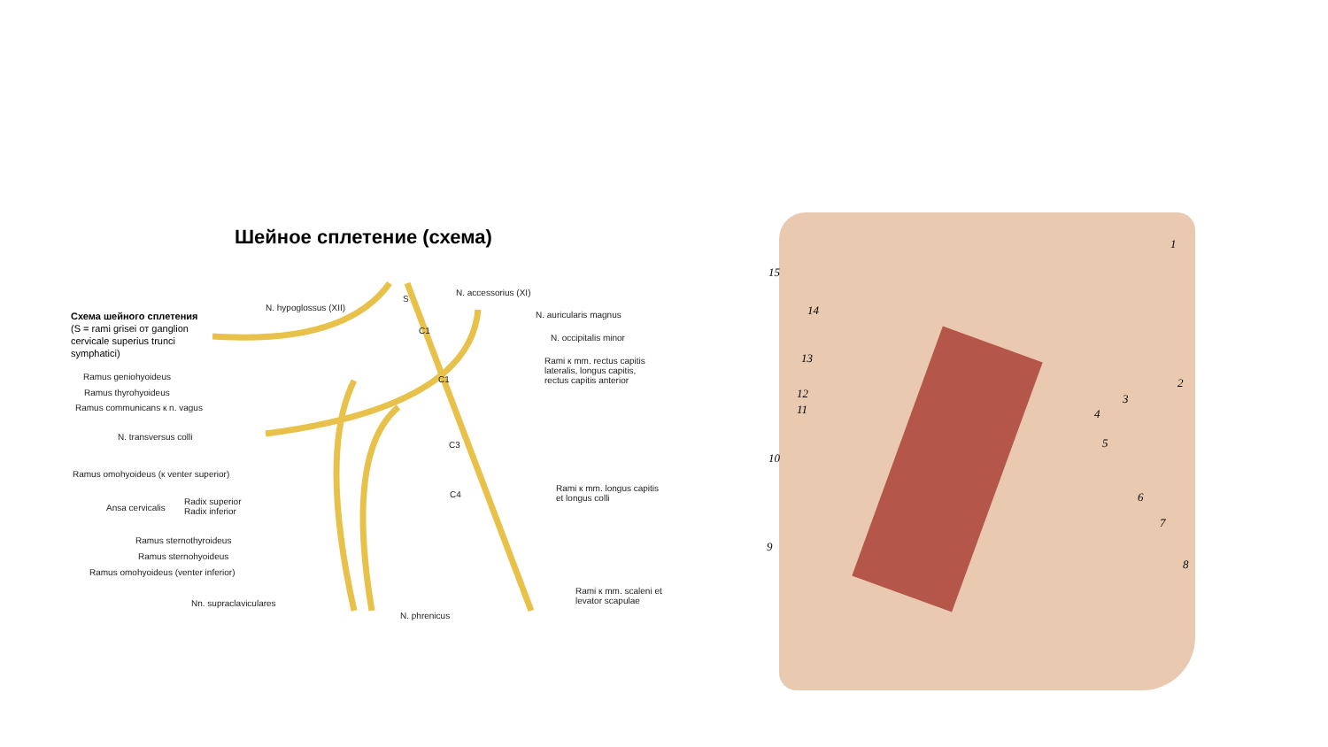Шейное сплетение (схема)
Схема шейного сплетения
(S = rami grisei от ganglion
cervicale superius trunci
symphatici)
N. hypoglossus (XII)
N. accessorius (XI)
N. auricularis magnus
N. occipitalis minor
Rami к mm. rectus capitis
lateralis, longus capitis,
rectus capitis anterior
Ramus geniohyoideus
Ramus thyrohyoideus
Ramus communicans к n. vagus
N. transversus colli
Ramus omohyoideus (к venter superior)
Ansa cervicalis
Radix superior
Radix inferior
Rami к mm. longus capitis
et longus colli
Ramus sternothyroideus
Ramus sternohyoideus
Ramus omohyoideus (venter inferior)
Rami к mm. scaleni et
levator scapulae
Nn. supraclaviculares
N. phrenicus
S
C1
C1
C3
C4
1
2
3
4
5
6
7
8
9
10
11
12
13
14
15